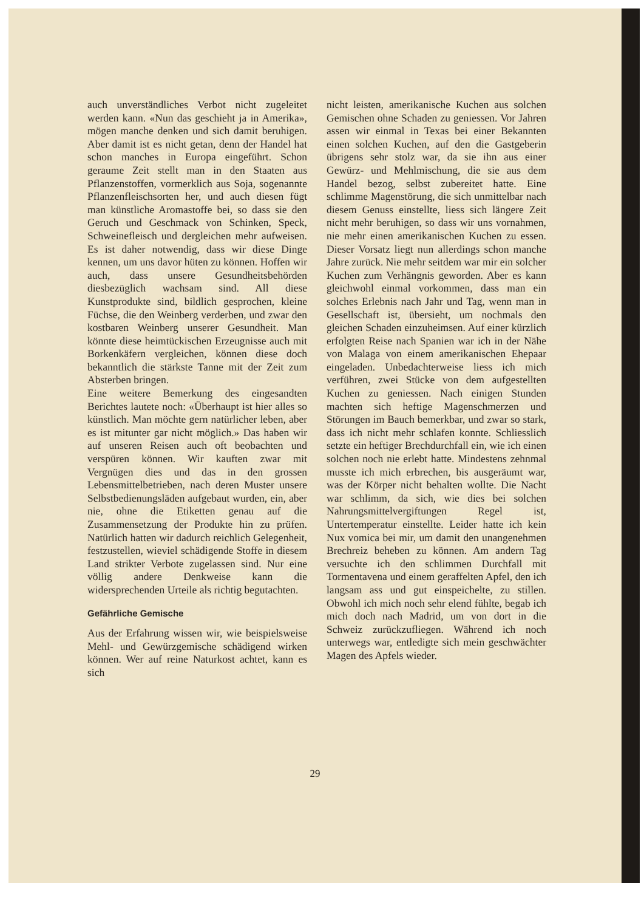auch unverständliches Verbot nicht zugeleitet werden kann. «Nun das geschieht ja in Amerika», mögen manche denken und sich damit beruhigen. Aber damit ist es nicht getan, denn der Handel hat schon manches in Europa eingeführt. Schon geraume Zeit stellt man in den Staaten aus Pflanzenstoffen, vormerklich aus Soja, sogenannte Pflanzenfleischsorten her, und auch diesen fügt man künstliche Aromastoffe bei, so dass sie den Geruch und Geschmack von Schinken, Speck, Schweinefleisch und dergleichen mehr aufweisen. Es ist daher notwendig, dass wir diese Dinge kennen, um uns davor hüten zu können. Hoffen wir auch, dass unsere Gesundheitsbehörden diesbezüglich wachsam sind. All diese Kunstprodukte sind, bildlich gesprochen, kleine Füchse, die den Weinberg verderben, und zwar den kostbaren Weinberg unserer Gesundheit. Man könnte diese heimtückischen Erzeugnisse auch mit Borkenkäfern vergleichen, können diese doch bekanntlich die stärkste Tanne mit der Zeit zum Absterben bringen.
Eine weitere Bemerkung des eingesandten Berichtes lautete noch: «Überhaupt ist hier alles so künstlich. Man möchte gern natürlicher leben, aber es ist mitunter gar nicht möglich.» Das haben wir auf unseren Reisen auch oft beobachten und verspüren können. Wir kauften zwar mit Vergnügen dies und das in den grossen Lebensmittelbetrieben, nach deren Muster unsere Selbstbedienungsläden aufgebaut wurden, ein, aber nie, ohne die Etiketten genau auf die Zusammensetzung der Produkte hin zu prüfen. Natürlich hatten wir dadurch reichlich Gelegenheit, festzustellen, wieviel schädigende Stoffe in diesem Land strikter Verbote zugelassen sind. Nur eine völlig andere Denkweise kann die widersprechenden Urteile als richtig begutachten.
Gefährliche Gemische
Aus der Erfahrung wissen wir, wie beispielsweise Mehl- und Gewürzgemische schädigend wirken können. Wer auf reine Naturkost achtet, kann es sich
nicht leisten, amerikanische Kuchen aus solchen Gemischen ohne Schaden zu geniessen. Vor Jahren assen wir einmal in Texas bei einer Bekannten einen solchen Kuchen, auf den die Gastgeberin übrigens sehr stolz war, da sie ihn aus einer Gewürz- und Mehlmischung, die sie aus dem Handel bezog, selbst zubereitet hatte. Eine schlimme Magenstörung, die sich unmittelbar nach diesem Genuss einstellte, liess sich längere Zeit nicht mehr beruhigen, so dass wir uns vornahmen, nie mehr einen amerikanischen Kuchen zu essen. Dieser Vorsatz liegt nun allerdings schon manche Jahre zurück. Nie mehr seitdem war mir ein solcher Kuchen zum Verhängnis geworden. Aber es kann gleichwohl einmal vorkommen, dass man ein solches Erlebnis nach Jahr und Tag, wenn man in Gesellschaft ist, übersieht, um nochmals den gleichen Schaden einzuheimsen. Auf einer kürzlich erfolgten Reise nach Spanien war ich in der Nähe von Malaga von einem amerikanischen Ehepaar eingeladen. Unbedachterweise liess ich mich verführen, zwei Stücke von dem aufgestellten Kuchen zu geniessen. Nach einigen Stunden machten sich heftige Magenschmerzen und Störungen im Bauch bemerkbar, und zwar so stark, dass ich nicht mehr schlafen konnte. Schliesslich setzte ein heftiger Brechdurchfall ein, wie ich einen solchen noch nie erlebt hatte. Mindestens zehnmal musste ich mich erbrechen, bis ausgeräumt war, was der Körper nicht behalten wollte. Die Nacht war schlimm, da sich, wie dies bei solchen Nahrungsmittelvergiftungen Regel ist, Untertemperatur einstellte. Leider hatte ich kein Nux vomica bei mir, um damit den unangenehmen Brechreiz beheben zu können. Am andern Tag versuchte ich den schlimmen Durchfall mit Tormentavena und einem geraffelten Apfel, den ich langsam ass und gut einspeichelte, zu stillen. Obwohl ich mich noch sehr elend fühlte, begab ich mich doch nach Madrid, um von dort in die Schweiz zurückzufliegen. Während ich noch unterwegs war, entledigte sich mein geschwächter Magen des Apfels wieder.
29